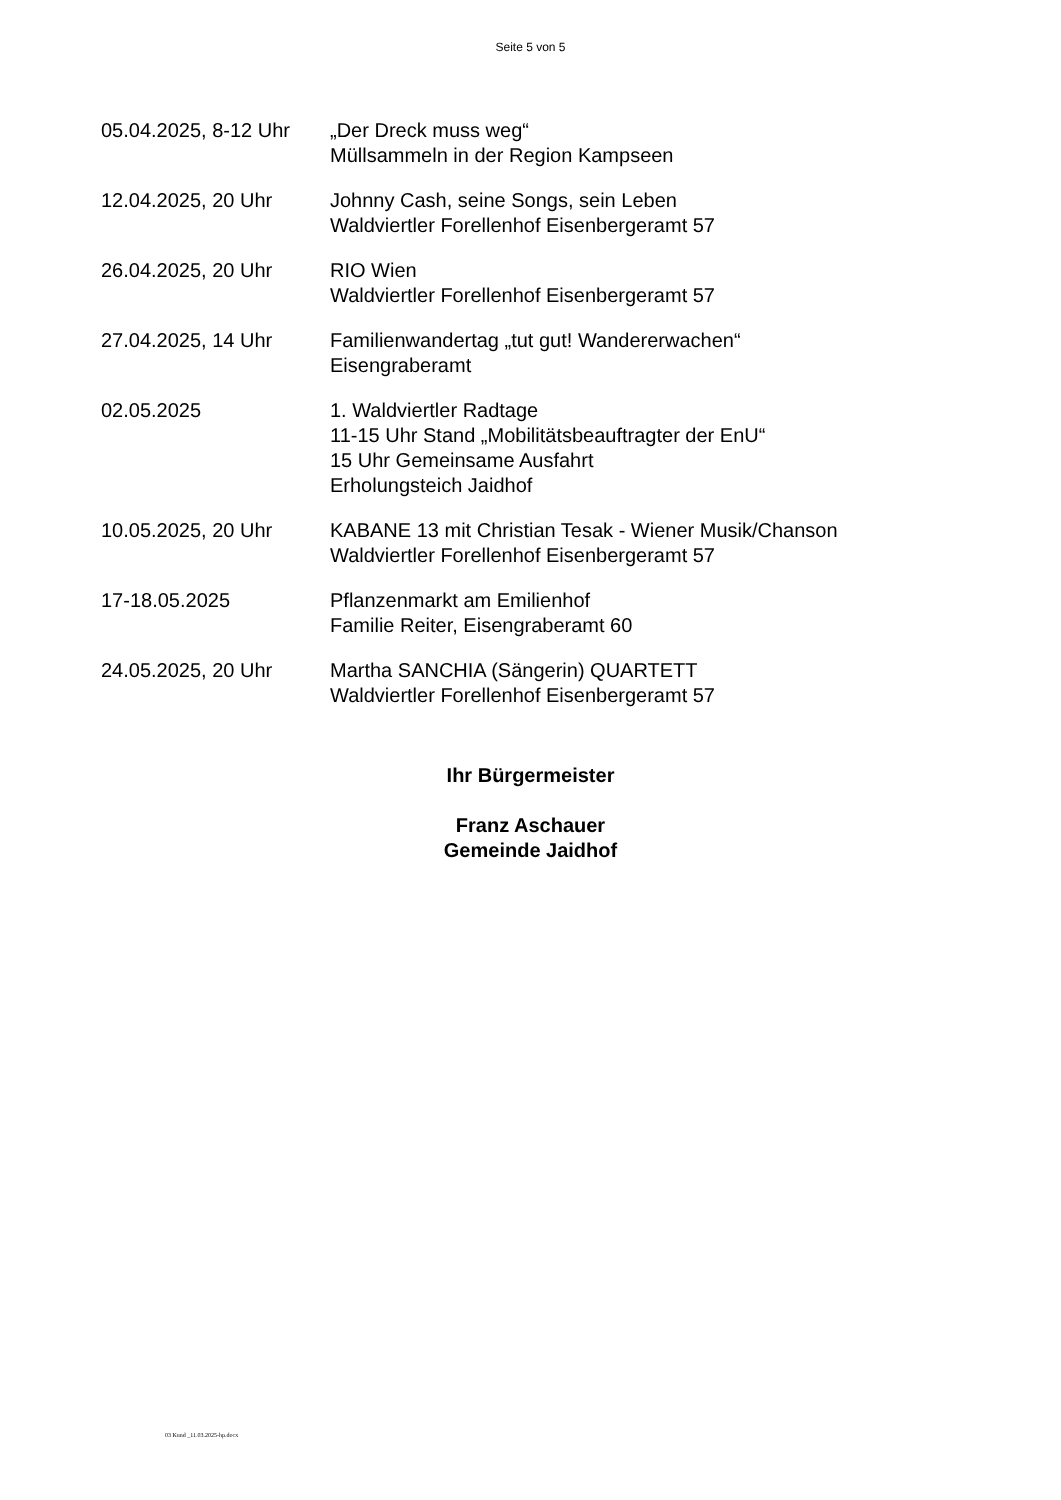Seite 5 von 5
05.04.2025, 8-12 Uhr
„Der Dreck muss weg“
Müllsammeln in der Region Kampseen
12.04.2025, 20 Uhr Johnny Cash, seine Songs, sein Leben
Waldviertler Forellenhof Eisenbergeramt 57
26.04.2025, 20 Uhr RIO Wien
Waldviertler Forellenhof Eisenbergeramt 57
27.04.2025, 14 Uhr Familienwandertag „tut gut! Wandererwachen“
Eisengraberamt
02.05.2025 1. Waldviertler Radtage
11-15 Uhr Stand „Mobilitätsbeauftragter der EnU“
15 Uhr Gemeinsame Ausfahrt
Erholungsteich Jaidhof
10.05.2025, 20 Uhr KABANE 13 mit Christian Tesak - Wiener Musik/Chanson
Waldviertler Forellenhof Eisenbergeramt 57
17-18.05.2025 Pflanzenmarkt am Emilienhof
Familie Reiter, Eisengraberamt 60
24.05.2025, 20 Uhr Martha SANCHIA (Sängerin) QUARTETT
Waldviertler Forellenhof Eisenbergeramt 57
Ihr Bürgermeister
Franz Aschauer
Gemeinde Jaidhof
03 Kund _11.03.2025-hp.docx